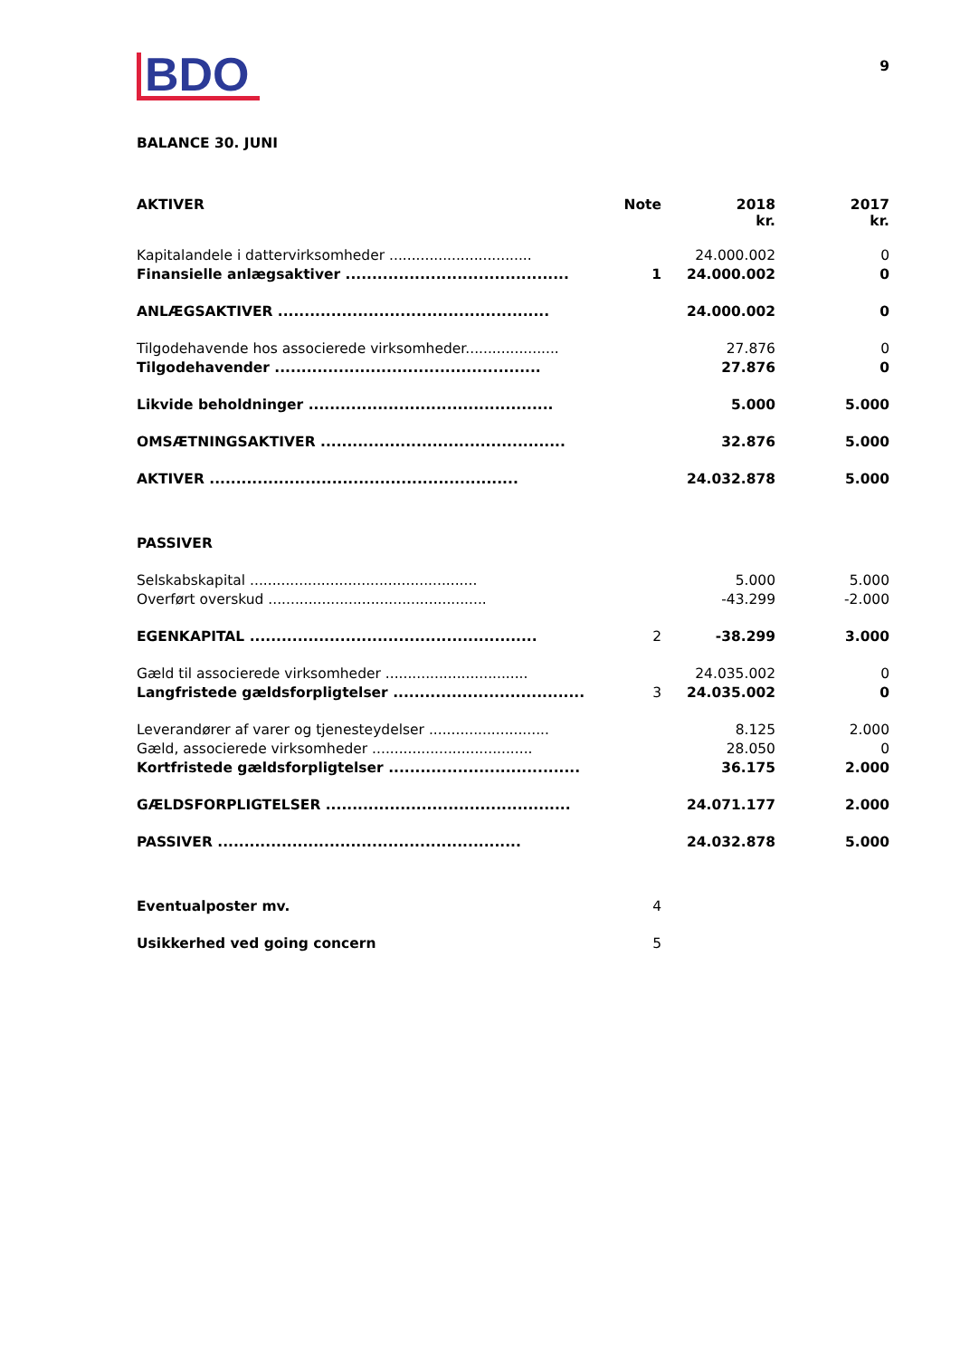BDO
9
BALANCE 30. JUNI
| AKTIVER | Note | 2018 kr. | 2017 kr. |
| --- | --- | --- | --- |
| Kapitalandele i dattervirksomheder ................................ | | 24.000.002 | 0 |
| Finansielle anlægsaktiver .......................................... | 1 | 24.000.002 | 0 |
| ANLÆGSAKTIVER ................................................... | | 24.000.002 | 0 |
| Tilgodehavende hos associerede virksomheder..................... | | 27.876 | 0 |
| Tilgodehavender .................................................. | | 27.876 | 0 |
| Likvide beholdninger .............................................. | | 5.000 | 5.000 |
| OMSÆTNINGSAKTIVER .............................................. | | 32.876 | 5.000 |
| AKTIVER .......................................................... | | 24.032.878 | 5.000 |
| PASSIVER | | | |
| Selskabskapital ................................................... | | 5.000 | 5.000 |
| Overført overskud ................................................. | | -43.299 | -2.000 |
| EGENKAPITAL ...................................................... | 2 | -38.299 | 3.000 |
| Gæld til associerede virksomheder ................................ | | 24.035.002 | 0 |
| Langfristede gældsforpligtelser .................................... | 3 | 24.035.002 | 0 |
| Leverandører af varer og tjenesteydelser ........................... | | 8.125 | 2.000 |
| Gæld, associerede virksomheder .................................... | | 28.050 | 0 |
| Kortfristede gældsforpligtelser .................................... | | 36.175 | 2.000 |
| GÆLDSFORPLIGTELSER .............................................. | | 24.071.177 | 2.000 |
| PASSIVER ......................................................... | | 24.032.878 | 5.000 |
| Eventualposter mv. | 4 | | |
| Usikkerhed ved going concern | 5 | | |